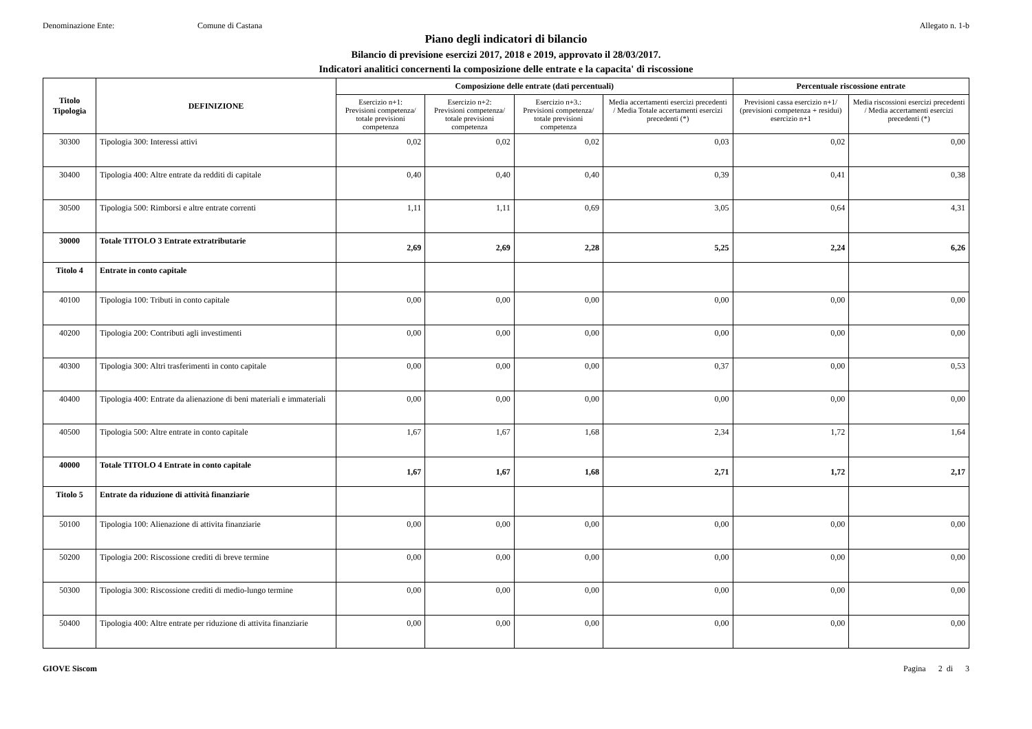Denominazione Ente: Comune di Castana Allegato n. 1-b
Piano degli indicatori di bilancio
Bilancio di previsione esercizi 2017, 2018 e 2019, approvato il 28/03/2017.
Indicatori analitici concernenti la composizione delle entrate e la capacita' di riscossione
| Titolo Tipologia | DEFINIZIONE | Composizione delle entrate (dati percentuali) | | | | Percentuale riscossione entrate | |
| --- | --- | --- | --- | --- | --- | --- | --- |
| | | Esercizio n+1: Previsioni competenza/ totale previsioni competenza | Esercizio n+2: Previsioni competenza/ totale previsioni competenza | Esercizio n+3.: Previsioni competenza/ totale previsioni competenza | Media accertamenti esercizi precedenti / Media Totale accertamenti esercizi precedenti (*) | Previsioni cassa esercizio n+1/ (previsioni competenza + residui) esercizio n+1 | Media riscossioni esercizi precedenti / Media accertamenti esercizi precedenti (*) |
| 30300 | Tipologia 300: Interessi attivi | 0,02 | 0,02 | 0,02 | 0,03 | 0,02 | 0,00 |
| 30400 | Tipologia 400: Altre entrate da redditi di capitale | 0,40 | 0,40 | 0,40 | 0,39 | 0,41 | 0,38 |
| 30500 | Tipologia 500: Rimborsi e altre entrate correnti | 1,11 | 1,11 | 0,69 | 3,05 | 0,64 | 4,31 |
| 30000 | Totale TITOLO 3 Entrate extratributarie | 2,69 | 2,69 | 2,28 | 5,25 | 2,24 | 6,26 |
| Titolo 4 | Entrate in conto capitale | | | | | | |
| 40100 | Tipologia 100: Tributi in conto capitale | 0,00 | 0,00 | 0,00 | 0,00 | 0,00 | 0,00 |
| 40200 | Tipologia 200: Contributi agli investimenti | 0,00 | 0,00 | 0,00 | 0,00 | 0,00 | 0,00 |
| 40300 | Tipologia 300: Altri trasferimenti in conto capitale | 0,00 | 0,00 | 0,00 | 0,37 | 0,00 | 0,53 |
| 40400 | Tipologia 400: Entrate da alienazione di beni materiali e immateriali | 0,00 | 0,00 | 0,00 | 0,00 | 0,00 | 0,00 |
| 40500 | Tipologia 500: Altre entrate in conto capitale | 1,67 | 1,67 | 1,68 | 2,34 | 1,72 | 1,64 |
| 40000 | Totale TITOLO 4 Entrate in conto capitale | 1,67 | 1,67 | 1,68 | 2,71 | 1,72 | 2,17 |
| Titolo 5 | Entrate da riduzione di attività finanziarie | | | | | | |
| 50100 | Tipologia 100: Alienazione di attivita finanziarie | 0,00 | 0,00 | 0,00 | 0,00 | 0,00 | 0,00 |
| 50200 | Tipologia 200: Riscossione crediti di breve termine | 0,00 | 0,00 | 0,00 | 0,00 | 0,00 | 0,00 |
| 50300 | Tipologia 300: Riscossione crediti di medio-lungo termine | 0,00 | 0,00 | 0,00 | 0,00 | 0,00 | 0,00 |
| 50400 | Tipologia 400: Altre entrate per riduzione di attivita finanziarie | 0,00 | 0,00 | 0,00 | 0,00 | 0,00 | 0,00 |
GIOVE Siscom Pagina 2 di 3